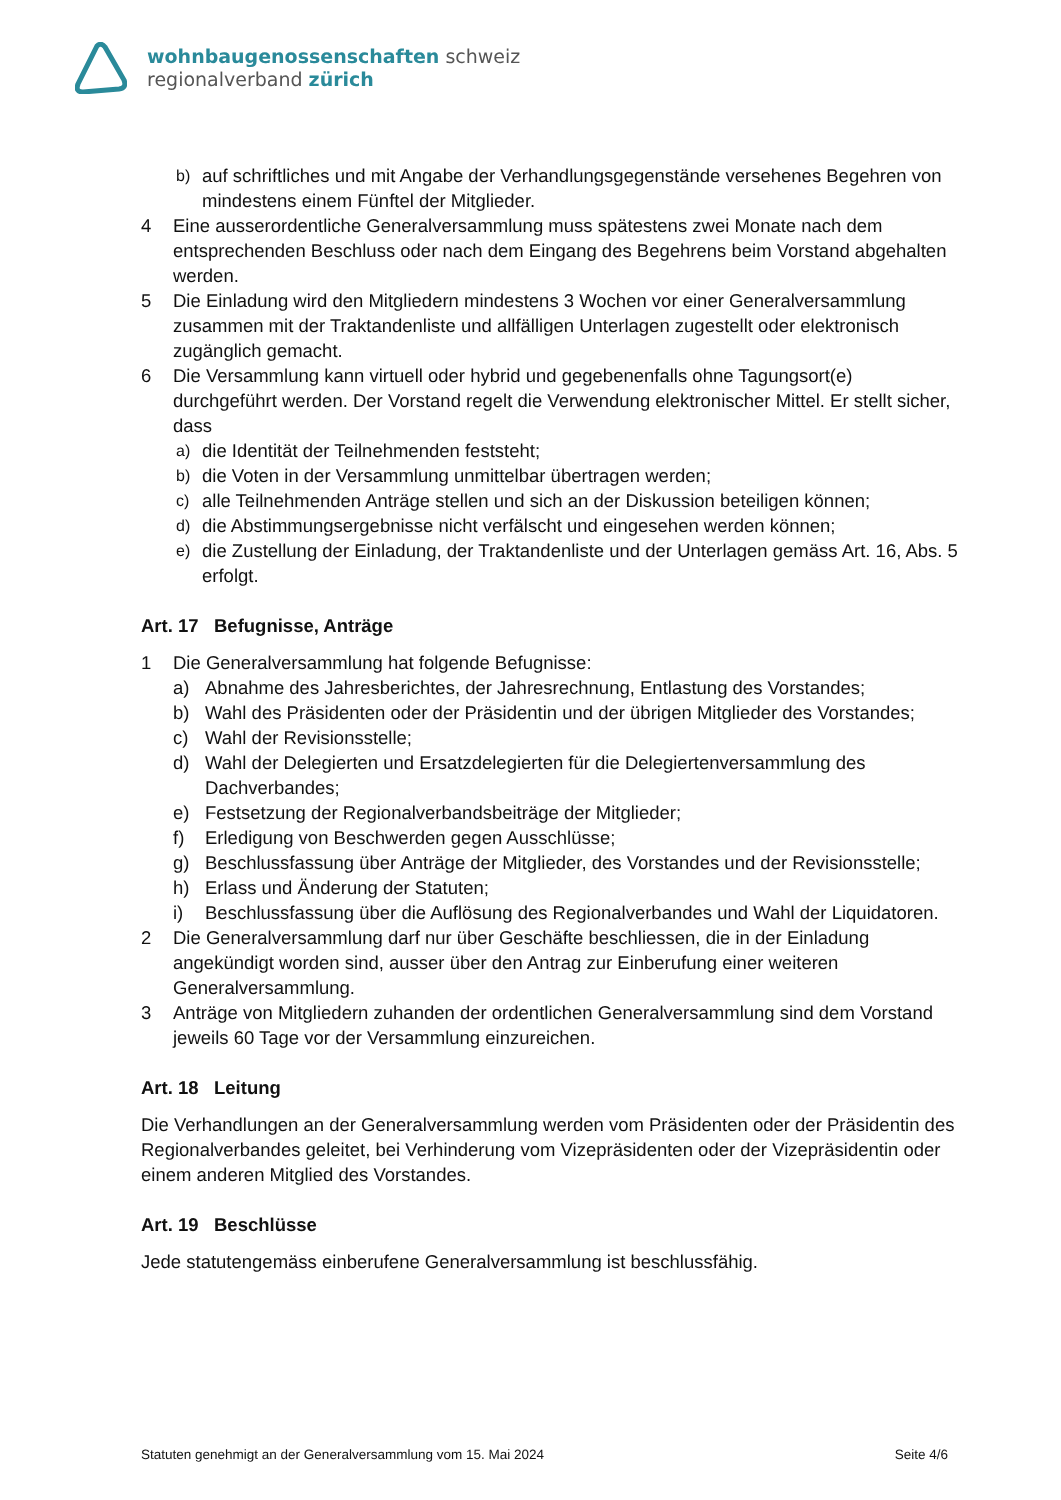wohnbaugenossenschaften schweiz
regionalverband zürich
b) auf schriftliches und mit Angabe der Verhandlungsgegenstände versehenes Begehren von mindestens einem Fünftel der Mitglieder.
4 Eine ausserordentliche Generalversammlung muss spätestens zwei Monate nach dem entsprechenden Beschluss oder nach dem Eingang des Begehrens beim Vorstand abgehalten werden.
5 Die Einladung wird den Mitgliedern mindestens 3 Wochen vor einer Generalversammlung zusammen mit der Traktandenliste und allfälligen Unterlagen zugestellt oder elektronisch zugänglich gemacht.
6 Die Versammlung kann virtuell oder hybrid und gegebenenfalls ohne Tagungsort(e) durchgeführt werden. Der Vorstand regelt die Verwendung elektronischer Mittel. Er stellt sicher, dass
a) die Identität der Teilnehmenden feststeht;
b) die Voten in der Versammlung unmittelbar übertragen werden;
c) alle Teilnehmenden Anträge stellen und sich an der Diskussion beteiligen können;
d) die Abstimmungsergebnisse nicht verfälscht und eingesehen werden können;
e) die Zustellung der Einladung, der Traktandenliste und der Unterlagen gemäss Art. 16, Abs. 5 erfolgt.
Art. 17 Befugnisse, Anträge
1 Die Generalversammlung hat folgende Befugnisse:
a) Abnahme des Jahresberichtes, der Jahresrechnung, Entlastung des Vorstandes;
b) Wahl des Präsidenten oder der Präsidentin und der übrigen Mitglieder des Vorstandes;
c) Wahl der Revisionsstelle;
d) Wahl der Delegierten und Ersatzdelegierten für die Delegiertenversammlung des Dachverbandes;
e) Festsetzung der Regionalverbandsbeiträge der Mitglieder;
f) Erledigung von Beschwerden gegen Ausschlüsse;
g) Beschlussfassung über Anträge der Mitglieder, des Vorstandes und der Revisionsstelle;
h) Erlass und Änderung der Statuten;
i) Beschlussfassung über die Auflösung des Regionalverbandes und Wahl der Liquidatoren.
2 Die Generalversammlung darf nur über Geschäfte beschliessen, die in der Einladung angekündigt worden sind, ausser über den Antrag zur Einberufung einer weiteren Generalversammlung.
3 Anträge von Mitgliedern zuhanden der ordentlichen Generalversammlung sind dem Vorstand jeweils 60 Tage vor der Versammlung einzureichen.
Art. 18 Leitung
Die Verhandlungen an der Generalversammlung werden vom Präsidenten oder der Präsidentin des Regionalverbandes geleitet, bei Verhinderung vom Vizepräsidenten oder der Vizepräsidentin oder einem anderen Mitglied des Vorstandes.
Art. 19 Beschlüsse
Jede statutengemäss einberufene Generalversammlung ist beschlussfähig.
Statuten genehmigt an der Generalversammlung vom 15. Mai 2024 Seite 4/6